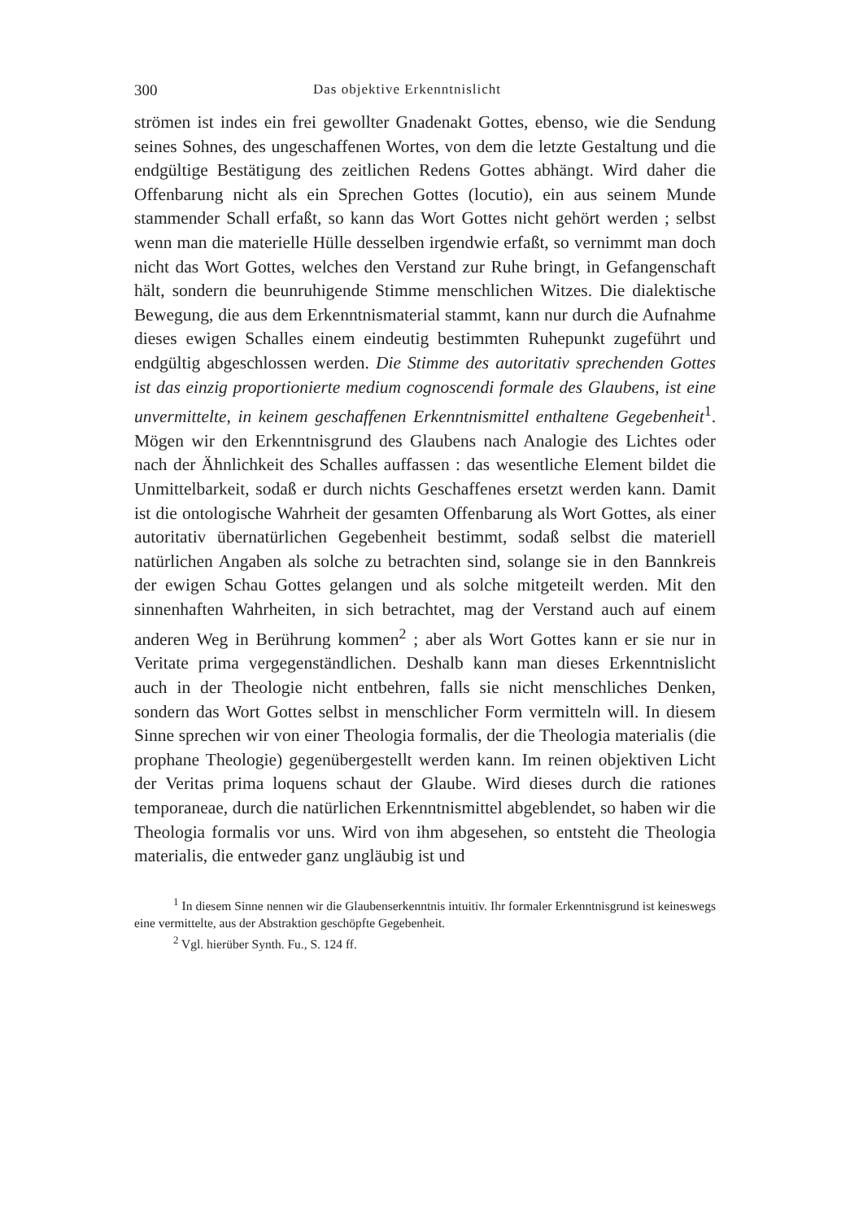300 Das objektive Erkenntnislicht
strömen ist indes ein frei gewollter Gnadenakt Gottes, ebenso, wie die Sendung seines Sohnes, des ungeschaffenen Wortes, von dem die letzte Gestaltung und die endgültige Bestätigung des zeitlichen Redens Gottes abhängt. Wird daher die Offenbarung nicht als ein Sprechen Gottes (locutio), ein aus seinem Munde stammender Schall erfaßt, so kann das Wort Gottes nicht gehört werden ; selbst wenn man die materielle Hülle desselben irgendwie erfaßt, so vernimmt man doch nicht das Wort Gottes, welches den Verstand zur Ruhe bringt, in Gefangenschaft hält, sondern die beunruhigende Stimme menschlichen Witzes. Die dialektische Bewegung, die aus dem Erkenntnismaterial stammt, kann nur durch die Aufnahme dieses ewigen Schalles einem eindeutig bestimmten Ruhepunkt zugeführt und endgültig abgeschlossen werden. Die Stimme des autoritativ sprechenden Gottes ist das einzig proportionierte medium cognoscendi formale des Glaubens, ist eine unvermittelte, in keinem geschaffenen Erkenntnismittel enthaltene Gegebenheit<sup>1</sup>. Mögen wir den Erkenntnisgrund des Glaubens nach Analogie des Lichtes oder nach der Ähnlichkeit des Schalles auffassen : das wesentliche Element bildet die Unmittelbarkeit, sodaß er durch nichts Geschaffenes ersetzt werden kann. Damit ist die ontologische Wahrheit der gesamten Offenbarung als Wort Gottes, als einer autoritativ übernatürlichen Gegebenheit bestimmt, sodaß selbst die materiell natürlichen Angaben als solche zu betrachten sind, solange sie in den Bannkreis der ewigen Schau Gottes gelangen und als solche mitgeteilt werden. Mit den sinnenhaften Wahrheiten, in sich betrachtet, mag der Verstand auch auf einem anderen Weg in Berührung kommen<sup>2</sup> ; aber als Wort Gottes kann er sie nur in Veritate prima vergegenständlichen. Deshalb kann man dieses Erkenntnislicht auch in der Theologie nicht entbehren, falls sie nicht menschliches Denken, sondern das Wort Gottes selbst in menschlicher Form vermitteln will. In diesem Sinne sprechen wir von einer Theologia formalis, der die Theologia materialis (die prophane Theologie) gegenübergestellt werden kann. Im reinen objektiven Licht der Veritas prima loquens schaut der Glaube. Wird dieses durch die rationes temporaneae, durch die natürlichen Erkenntnismittel abgeblendet, so haben wir die Theologia formalis vor uns. Wird von ihm abgesehen, so entsteht die Theologia materialis, die entweder ganz ungläubig ist und
<sup>1</sup> In diesem Sinne nennen wir die Glaubenserkenntnis intuitiv. Ihr formaler Erkenntnisgrund ist keineswegs eine vermittelte, aus der Abstraktion geschöpfte Gegebenheit.
<sup>2</sup> Vgl. hierüber Synth. Fu., S. 124 ff.